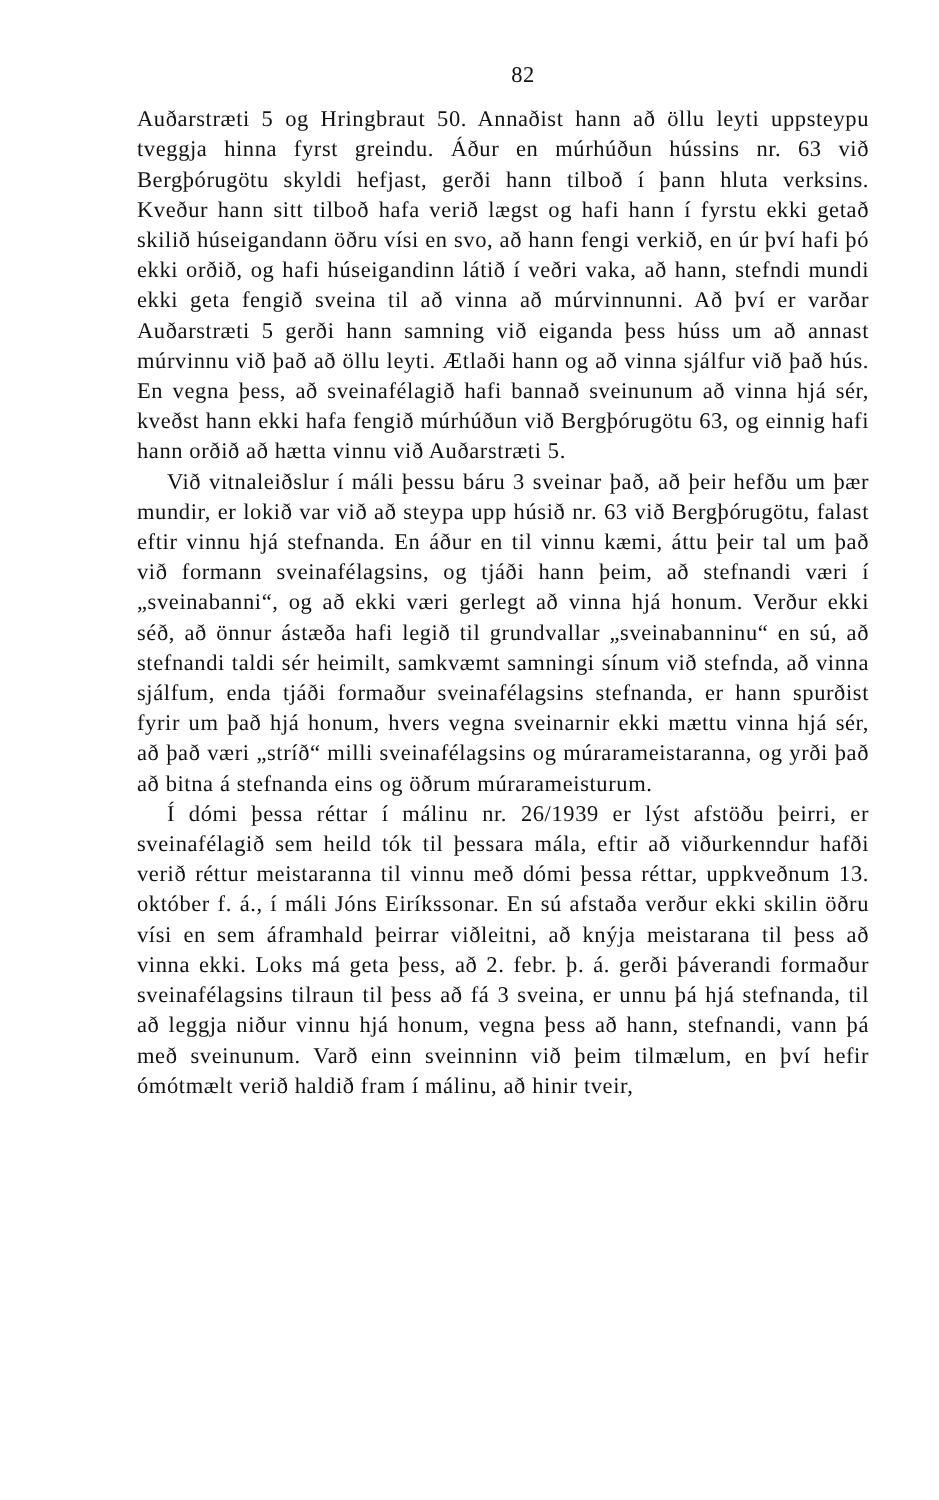82
Auðarstræti 5 og Hringbraut 50. Annaðist hann að öllu leyti uppsteypu tveggja hinna fyrst greindu. Áður en múrhúðun hússins nr. 63 við Bergþórugötu skyldi hefjast, gerði hann tilboð í þann hluta verksins. Kveður hann sitt tilboð hafa verið lægst og hafi hann í fyrstu ekki getað skilið húseigandann öðru vísi en svo, að hann fengi verkið, en úr því hafi þó ekki orðið, og hafi húseigandinn látið í veðri vaka, að hann, stefndi mundi ekki geta fengið sveina til að vinna að múrvinnunni. Að því er varðar Auðarstræti 5 gerði hann samning við eiganda þess húss um að annast múrvinnu við það að öllu leyti. Ætlaði hann og að vinna sjálfur við það hús. En vegna þess, að sveinafélagið hafi bannað sveinunum að vinna hjá sér, kveðst hann ekki hafa fengið múrhúðun við Bergþórugötu 63, og einnig hafi hann orðið að hætta vinnu við Auðarstræti 5.
Við vitnaleiðslur í máli þessu báru 3 sveinar það, að þeir hefðu um þær mundir, er lokið var við að steypa upp húsið nr. 63 við Bergþórugötu, falast eftir vinnu hjá stefnanda. En áður en til vinnu kæmi, áttu þeir tal um það við formann sveinafélagsins, og tjáði hann þeim, að stefnandi væri í „sveinabanni“, og að ekki væri gerlegt að vinna hjá honum. Verður ekki séð, að önnur ástæða hafi legið til grundvallar „sveinabanninu“ en sú, að stefnandi taldi sér heimilt, samkvæmt samningi sínum við stefnda, að vinna sjálfum, enda tjáði formaður sveinafélagsins stefnanda, er hann spurðist fyrir um það hjá honum, hvers vegna sveinarnir ekki mættu vinna hjá sér, að það væri „stríð“ milli sveinafélagsins og múrarameistaranna, og yrði það að bitna á stefnanda eins og öðrum múrarameisturum.
Í dómi þessa réttar í málinu nr. 26/1939 er lýst afstöðu þeirri, er sveinafélagið sem heild tók til þessara mála, eftir að viðurkenndur hafði verið réttur meistaranna til vinnu með dómi þessa réttar, uppkveðnum 13. október f. á., í máli Jóns Eiríkssonar. En sú afstaða verður ekki skilin öðru vísi en sem áframhald þeirrar viðleitni, að knýja meistarana til þess að vinna ekki. Loks má geta þess, að 2. febr. þ. á. gerði þáverandi formaður sveinafélagsins tilraun til þess að fá 3 sveina, er unnu þá hjá stefnanda, til að leggja niður vinnu hjá honum, vegna þess að hann, stefnandi, vann þá með sveinunum. Varð einn sveinninn við þeim tilmælum, en því hefir ómótmælt verið haldið fram í málinu, að hinir tveir,